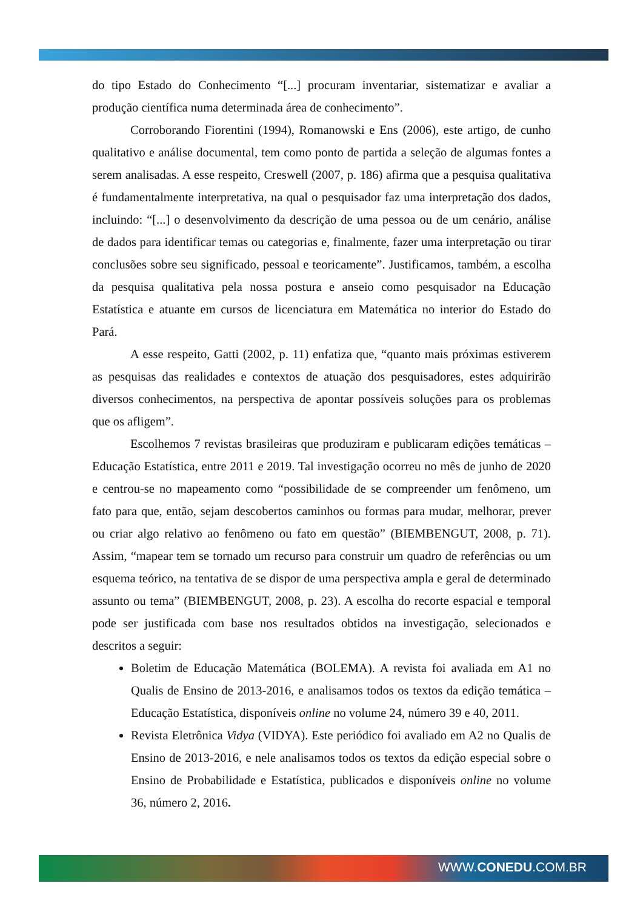do tipo Estado do Conhecimento “[...] procuram inventariar, sistematizar e avaliar a produção científica numa determinada área de conhecimento”.
Corroborando Fiorentini (1994), Romanowski e Ens (2006), este artigo, de cunho qualitativo e análise documental, tem como ponto de partida a seleção de algumas fontes a serem analisadas. A esse respeito, Creswell (2007, p. 186) afirma que a pesquisa qualitativa é fundamentalmente interpretativa, na qual o pesquisador faz uma interpretação dos dados, incluindo: “[...] o desenvolvimento da descrição de uma pessoa ou de um cenário, análise de dados para identificar temas ou categorias e, finalmente, fazer uma interpretação ou tirar conclusões sobre seu significado, pessoal e teoricamente”. Justificamos, também, a escolha da pesquisa qualitativa pela nossa postura e anseio como pesquisador na Educação Estatística e atuante em cursos de licenciatura em Matemática no interior do Estado do Pará.
A esse respeito, Gatti (2002, p. 11) enfatiza que, “quanto mais próximas estiverem as pesquisas das realidades e contextos de atuação dos pesquisadores, estes adquirirão diversos conhecimentos, na perspectiva de apontar possíveis soluções para os problemas que os afligem”.
Escolhemos 7 revistas brasileiras que produziram e publicaram edições temáticas – Educação Estatística, entre 2011 e 2019. Tal investigação ocorreu no mês de junho de 2020 e centrou-se no mapeamento como “possibilidade de se compreender um fenômeno, um fato para que, então, sejam descobertos caminhos ou formas para mudar, melhorar, prever ou criar algo relativo ao fenômeno ou fato em questão” (BIEMBENGUT, 2008, p. 71). Assim, “mapear tem se tornado um recurso para construir um quadro de referências ou um esquema teórico, na tentativa de se dispor de uma perspectiva ampla e geral de determinado assunto ou tema” (BIEMBENGUT, 2008, p. 23). A escolha do recorte espacial e temporal pode ser justificada com base nos resultados obtidos na investigação, selecionados e descritos a seguir:
Boletim de Educação Matemática (BOLEMA). A revista foi avaliada em A1 no Qualis de Ensino de 2013-2016, e analisamos todos os textos da edição temática – Educação Estatística, disponíveis online no volume 24, número 39 e 40, 2011.
Revista Eletrônica Vidya (VIDYA). Este periódico foi avaliado em A2 no Qualis de Ensino de 2013-2016, e nele analisamos todos os textos da edição especial sobre o Ensino de Probabilidade e Estatística, publicados e disponíveis online no volume 36, número 2, 2016.
WWW.CONEDU.COM.BR